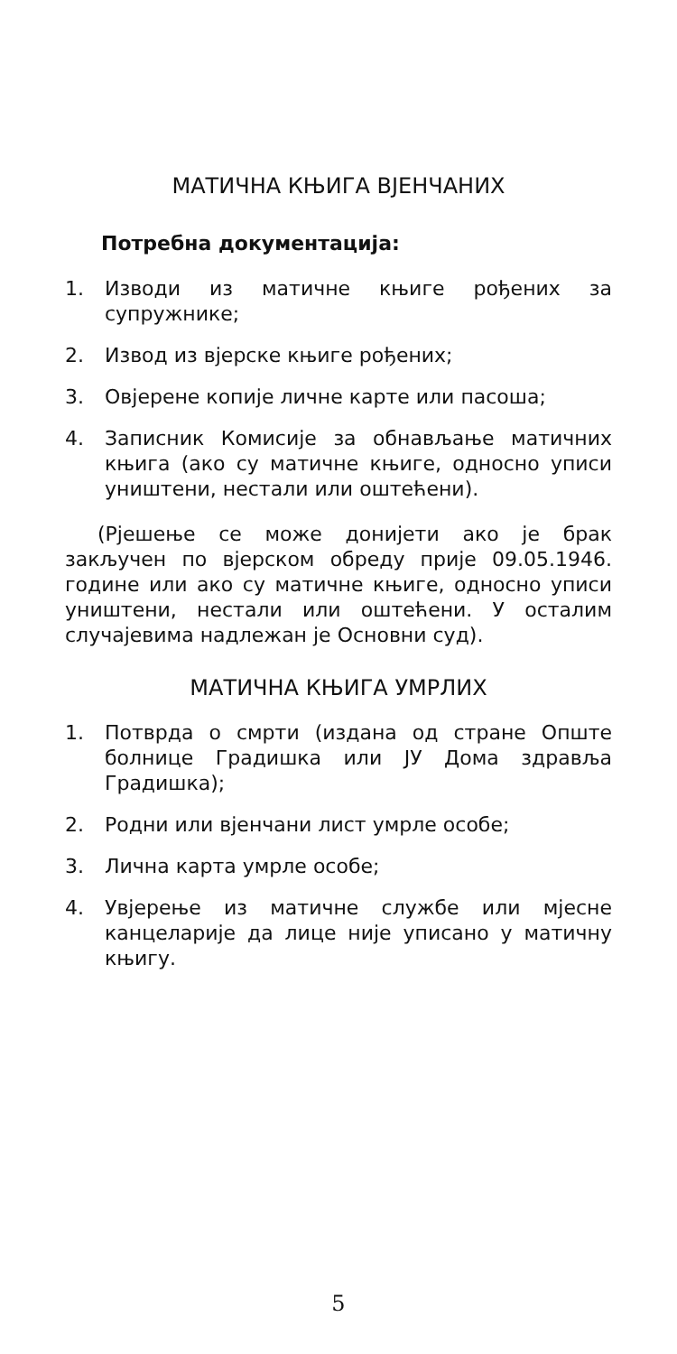МАТИЧНА КЊИГА ВЈЕНЧАНИХ
Потребна документација:
1. Изводи из матичне књиге рођених за супружнике;
2. Извод из вјерске књиге рођених;
3. Овјерене копије личне карте или пасоша;
4. Записник Комисије за обнављање матичних књига (ако су матичне књиге, односно уписи уништени, нестали или оштећени).
(Рјешење се може донијети ако је брак закључен по вјерском обреду прије 09.05.1946. године или ако су матичне књиге, односно уписи уништени, нестали или оштећени. У осталим случајевима надлежан је Основни суд).
МАТИЧНА КЊИГА УМРЛИХ
1. Потврда о смрти (издана од стране Опште болнице Градишка или ЈУ Дома здравља Градишка);
2. Родни или вјенчани лист умрле особе;
3. Лична карта умрле особе;
4. Увјерење из матичне службе или мјесне канцеларије да лице није уписано у матичну књигу.
5